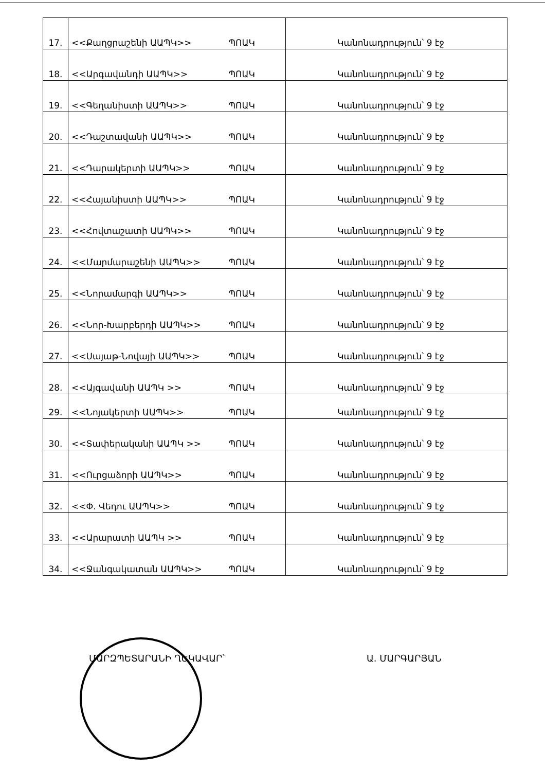| 17. | <<Քաղցրաշենի ԱԱՊԿ>> ՊՈԱԿ | Կանոնադրություն՝ 9 էջ |
| 18. | <<Արգավանդի ԱԱՊԿ>> ՊՈԱԿ | Կանոնադրություն՝ 9 էջ |
| 19. | <<Գեղանիստի ԱԱՊԿ>> ՊՈԱԿ | Կանոնադրություն՝ 9 էջ |
| 20. | <<Դաշտավանի ԱԱՊԿ>> ՊՈԱԿ | Կանոնադրություն՝ 9 էջ |
| 21. | <<Դարակերտի ԱԱՊԿ>> ՊՈԱԿ | Կանոնադրություն՝ 9 էջ |
| 22. | <<Հայանիստի ԱԱՊԿ>> ՊՈԱԿ | Կանոնադրություն՝ 9 էջ |
| 23. | <<Հովտաշատի ԱԱՊԿ>> ՊՈԱԿ | Կանոնադրություն՝ 9 էջ |
| 24. | <<Մարմարաշենի ԱԱՊԿ>> ՊՈԱԿ | Կանոնադրություն՝ 9 էջ |
| 25. | <<Նորամարգի ԱԱՊԿ>> ՊՈԱԿ | Կանոնադրություն՝ 9 էջ |
| 26. | <<Նոր-Խարբերդի ԱԱՊԿ>> ՊՈԱԿ | Կանոնադրություն՝ 9 էջ |
| 27. | <<Սայաթ-Նովայի ԱԱՊԿ>> ՊՈԱԿ | Կանոնադրություն՝ 9 էջ |
| 28. | <<Այգավանի ԱԱՊԿ >> ՊՈԱԿ | Կանոնադրություն՝ 9 էջ |
| 29. | <<Նոյակերտի ԱԱՊԿ>> ՊՈԱԿ | Կանոնադրություն՝ 9 էջ |
| 30. | <<Տափերականի ԱԱՊԿ >> ՊՈԱԿ | Կանոնադրություն՝ 9 էջ |
| 31. | <<Ուրցաձորի ԱԱՊԿ>> ՊՈԱԿ | Կանոնադրություն՝ 9 էջ |
| 32. | <<Փ. Վեդու ԱԱՊԿ>> ՊՈԱԿ | Կանոնադրություն՝ 9 էջ |
| 33. | <<Արարատի ԱԱՊԿ >> ՊՈԱԿ | Կանոնադրություն՝ 9 էջ |
| 34. | <<Ջանգակատան ԱԱՊԿ>> ՊՈԱԿ | Կանոնադրություն՝ 9 էջ |
ՄԱՐԶՊԵՏԱՐԱՆԻ ՂԵԿԱՎԱՐ՝ Ա. ՄԱՐԳԱՐՅԱՆ